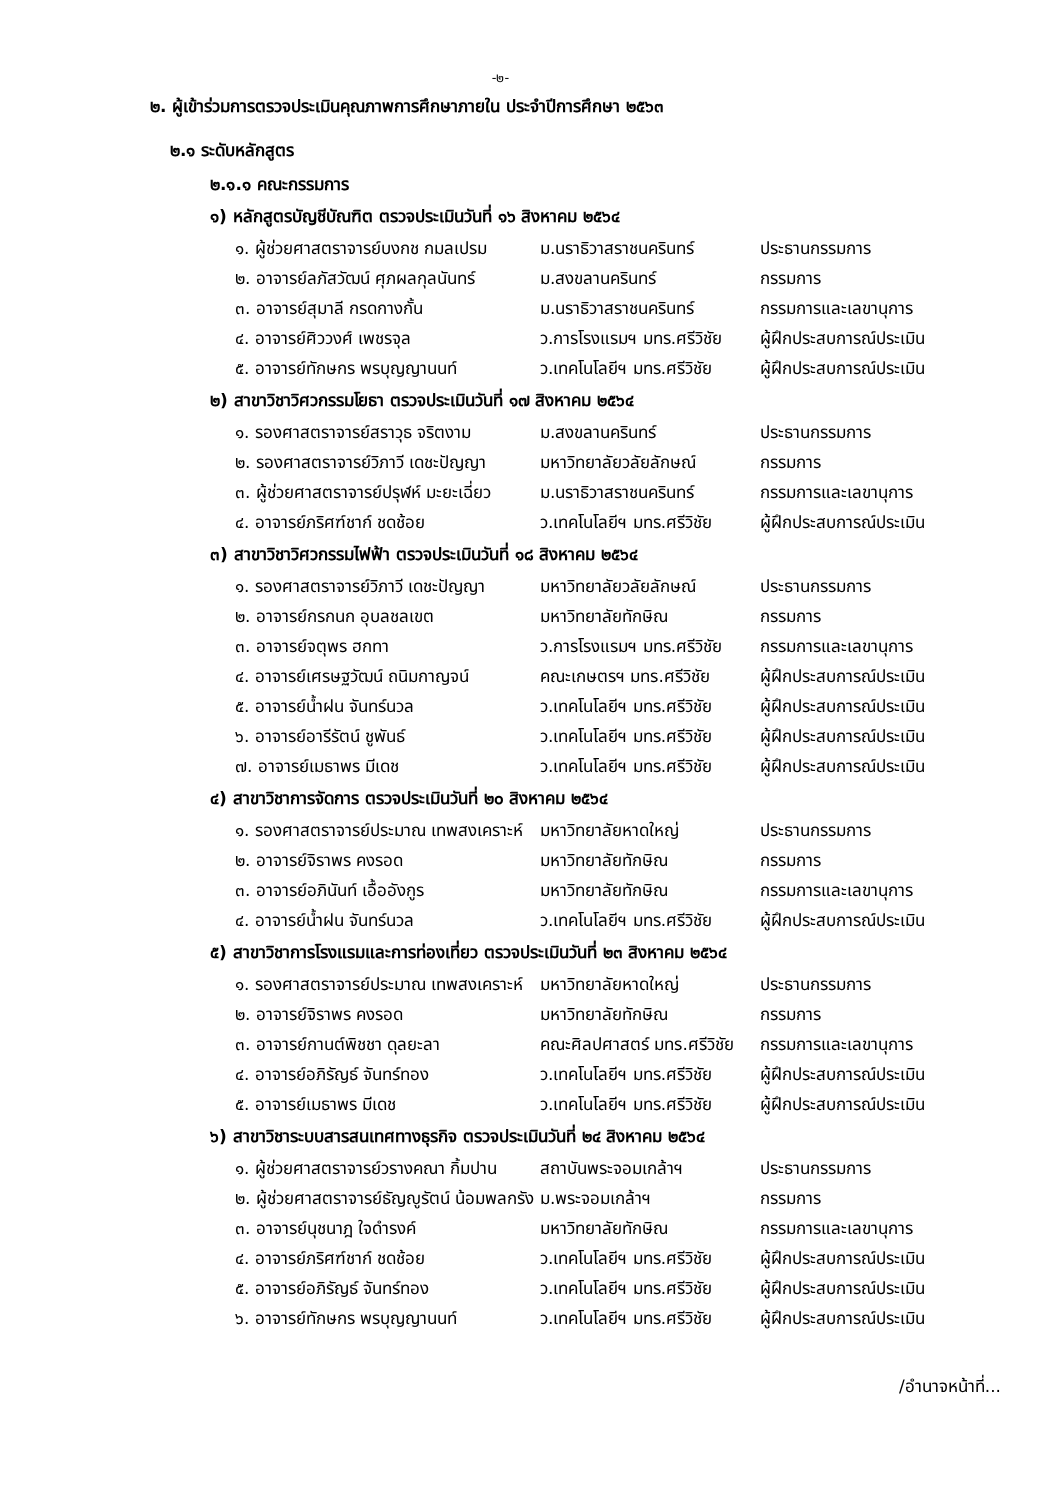-๒-
๒. ผู้เข้าร่วมการตรวจประเมินคุณภาพการศึกษาภายใน ประจำปีการศึกษา ๒๕๖๓
๒.๑ ระดับหลักสูตร
๒.๑.๑ คณะกรรมการ
๑) หลักสูตรบัญชีบัณฑิต ตรวจประเมินวันที่ ๑๖ สิงหาคม ๒๕๖๔
| ๑. ผู้ช่วยศาสตราจารย์บงกช กมลเปรม | ม.นราธิวาสราชนครินทร์ | ประธานกรรมการ |
| ๒. อาจารย์ลภัสวัฒน์ ศุภผลกุลนันทร์ | ม.สงขลานครินทร์ | กรรมการ |
| ๓. อาจารย์สุมาลี กรดกางกั้น | ม.นราธิวาสราชนครินทร์ | กรรมการและเลขานุการ |
| ๔. อาจารย์ศิววงศ์ เพชรจุล | ว.การโรงแรมฯ มทร.ศรีวิชัย | ผู้ฝึกประสบการณ์ประเมิน |
| ๕. อาจารย์ทักษกร พรบุญญานนท์ | ว.เทคโนโลยีฯ มทร.ศรีวิชัย | ผู้ฝึกประสบการณ์ประเมิน |
๒) สาขาวิชาวิศวกรรมโยธา ตรวจประเมินวันที่ ๑๗ สิงหาคม ๒๕๖๔
| ๑. รองศาสตราจารย์สราวุธ จริตงาม | ม.สงขลานครินทร์ | ประธานกรรมการ |
| ๒. รองศาสตราจารย์วิภาวี เดชะปัญญา | มหาวิทยาลัยวลัยลักษณ์ | กรรมการ |
| ๓. ผู้ช่วยศาสตราจารย์ปรุฬห์ มะยะเฉี่ยว | ม.นราธิวาสราชนครินทร์ | กรรมการและเลขานุการ |
| ๔. อาจารย์ภริศฑ์ชาก์ ชดช้อย | ว.เทคโนโลยีฯ มทร.ศรีวิชัย | ผู้ฝึกประสบการณ์ประเมิน |
๓) สาขาวิชาวิศวกรรมไฟฟ้า ตรวจประเมินวันที่ ๑๘ สิงหาคม ๒๕๖๔
| ๑. รองศาสตราจารย์วิภาวี เดชะปัญญา | มหาวิทยาลัยวลัยลักษณ์ | ประธานกรรมการ |
| ๒. อาจารย์กรกนก อุบลชลเขต | มหาวิทยาลัยทักษิณ | กรรมการ |
| ๓. อาจารย์จตุพร ฮกทา | ว.การโรงแรมฯ มทร.ศรีวิชัย | กรรมการและเลขานุการ |
| ๔. อาจารย์เศรษฐวัฒน์ ถนิมกาญจน์ | คณะเกษตรฯ มทร.ศรีวิชัย | ผู้ฝึกประสบการณ์ประเมิน |
| ๕. อาจารย์น้ำฝน จันทร์นวล | ว.เทคโนโลยีฯ มทร.ศรีวิชัย | ผู้ฝึกประสบการณ์ประเมิน |
| ๖. อาจารย์อารีรัตน์ ชูพันธ์ | ว.เทคโนโลยีฯ มทร.ศรีวิชัย | ผู้ฝึกประสบการณ์ประเมิน |
| ๗. อาจารย์เมธาพร มีเดช | ว.เทคโนโลยีฯ มทร.ศรีวิชัย | ผู้ฝึกประสบการณ์ประเมิน |
๔) สาขาวิชาการจัดการ ตรวจประเมินวันที่ ๒๐ สิงหาคม ๒๕๖๔
| ๑. รองศาสตราจารย์ประมาณ เทพสงเคราะห์ | มหาวิทยาลัยหาดใหญ่ | ประธานกรรมการ |
| ๒. อาจารย์จิราพร คงรอด | มหาวิทยาลัยทักษิณ | กรรมการ |
| ๓. อาจารย์อภินันท์ เอื้ออังกูร | มหาวิทยาลัยทักษิณ | กรรมการและเลขานุการ |
| ๔. อาจารย์น้ำฝน จันทร์นวล | ว.เทคโนโลยีฯ มทร.ศรีวิชัย | ผู้ฝึกประสบการณ์ประเมิน |
๕) สาขาวิชาการโรงแรมและการท่องเที่ยว ตรวจประเมินวันที่ ๒๓ สิงหาคม ๒๕๖๔
| ๑. รองศาสตราจารย์ประมาณ เทพสงเคราะห์ | มหาวิทยาลัยหาดใหญ่ | ประธานกรรมการ |
| ๒. อาจารย์จิราพร คงรอด | มหาวิทยาลัยทักษิณ | กรรมการ |
| ๓. อาจารย์กานต์พิชชา ดุลยะลา | คณะศิลปศาสตร์ มทร.ศรีวิชัย | กรรมการและเลขานุการ |
| ๔. อาจารย์อภิรัญธ์ จันทร์ทอง | ว.เทคโนโลยีฯ มทร.ศรีวิชัย | ผู้ฝึกประสบการณ์ประเมิน |
| ๕. อาจารย์เมธาพร มีเดช | ว.เทคโนโลยีฯ มทร.ศรีวิชัย | ผู้ฝึกประสบการณ์ประเมิน |
๖) สาขาวิชาระบบสารสนเทศทางธุรกิจ ตรวจประเมินวันที่ ๒๔ สิงหาคม ๒๕๖๔
| ๑. ผู้ช่วยศาสตราจารย์วรางคณา กิ้มปาน | สถาบันพระจอมเกล้าฯ | ประธานกรรมการ |
| ๒. ผู้ช่วยศาสตราจารย์ธัญญูรัตน์ น้อมพลกรัง | ม.พระจอมเกล้าฯ | กรรมการ |
| ๓. อาจารย์นุชนาฎ ใจดำรงค์ | มหาวิทยาลัยทักษิณ | กรรมการและเลขานุการ |
| ๔. อาจารย์ภริศฑ์ชาก์ ชดช้อย | ว.เทคโนโลยีฯ มทร.ศรีวิชัย | ผู้ฝึกประสบการณ์ประเมิน |
| ๕. อาจารย์อภิรัญธ์ จันทร์ทอง | ว.เทคโนโลยีฯ มทร.ศรีวิชัย | ผู้ฝึกประสบการณ์ประเมิน |
| ๖. อาจารย์ทักษกร พรบุญญานนท์ | ว.เทคโนโลยีฯ มทร.ศรีวิชัย | ผู้ฝึกประสบการณ์ประเมิน |
/อำนาจหน้าที่...